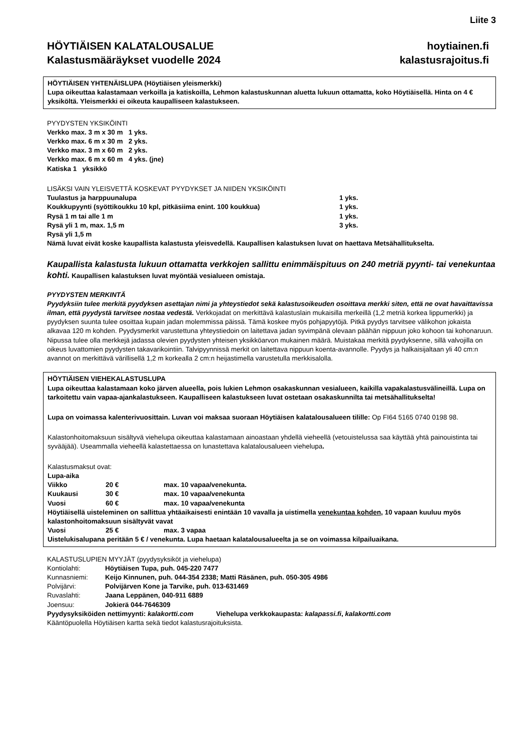Liite 3
HÖYTIÄISEN KALATALOUSALUE
Kalastusmääräykset vuodelle 2024
hoytiainen.fi
kalastusrajoitus.fi
HÖYTIÄISEN YHTENÄISLUPA (Höytiäisen yleismerkki)
Lupa oikeuttaa kalastamaan verkoilla ja katiskoilla, Lehmon kalastuskunnan aluetta lukuun ottamatta, koko Höytiäisellä. Hinta on 4 € yksiköltä. Yleismerkki ei oikeuta kaupalliseen kalastukseen.
PYYDYSTEN YKSIKÖINTI
Verkko max. 3 m x 30 m 1 yks.
Verkko max. 6 m x 30 m 2 yks.
Verkko max. 3 m x 60 m 2 yks.
Verkko max. 6 m x 60 m 4 yks. (jne)
Katiska 1 yksikkö
LISÄKSI VAIN YLEISVETTÄ KOSKEVAT PYYDYKSET JA NIIDEN YKSIKÖINTI
| Tuulastus ja harppuunalupa | 1 yks. |
| Koukkupyynti (syöttikoukku 10 kpl, pitkäsiima enint. 100 koukkua) | 1 yks. |
| Rysä 1 m tai alle 1 m | 1 yks. |
| Rysä yli 1 m, max. 1,5 m | 3 yks. |
| Rysä yli 1,5 m | |
Nämä luvat eivät koske kaupallista kalastusta yleisvedellä. Kaupallisen kalastuksen luvat on haettava Metsähallitukselta.
Kaupallista kalastusta lukuun ottamatta verkkojen sallittu enimmäispituus on 240 metriä pyynti- tai venekuntaa kohti. Kaupallisen kalastuksen luvat myöntää vesialueen omistaja.
PYYDYSTEN MERKINTÄ
Pyydyksiin tulee merkitä pyydyksen asettajan nimi ja yhteystiedot sekä kalastusoikeuden osoittava merkki siten, että ne ovat havaittavissa ilman, että pyydystä tarvitsee nostaa vedestä. Verkkojadat on merkittävä kalastuslain mukaisilla merkeillä (1,2 metriä korkea lippumerkki) ja pyydyksen suunta tulee osoittaa kupain jadan molemmissa päissä. Tämä koskee myös pohjapyytöjä. Pitkä pyydys tarvitsee välikohon jokaista alkavaa 120 m kohden. Pyydysmerkit varustettuna yhteystiedoin on laitettava jadan syvimpänä olevaan päähän nippuun joko kohoon tai kohonaruun. Nipussa tulee olla merkkejä jadassa olevien pyydysten yhteisen yksikköarvon mukainen määrä. Muistakaa merkitä pyydyksenne, sillä valvojilla on oikeus luvattomien pyydysten takavarikointiin. Talvipyynnissä merkit on laitettava nippuun koenta-avannolle. Pyydys ja halkaisijaltaan yli 40 cm:n avannot on merkittävä värillisellä 1,2 m korkealla 2 cm:n heijastimella varustetulla merkkisalolla.
HÖYTIÄISEN VIEHEKALASTUSLUPA
Lupa oikeuttaa kalastamaan koko järven alueella, pois lukien Lehmon osakaskunnan vesialueen, kaikilla vapakalastusvälineillä. Lupa on tarkoitettu vain vapaa-ajankalastukseen. Kaupalliseen kalastukseen luvat ostetaan osakaskunnilta tai metsähallitukselta!
Lupa on voimassa kalenterivuosittain. Luvan voi maksaa suoraan Höytiäisen kalatalousalueen tilille: Op FI64 5165 0740 0198 98.
Kalastonhoitomaksuun sisältyvä viehelupa oikeuttaa kalastamaan ainoastaan yhdellä vieheellä (vetouistelussa saa käyttää yhtä painouistinta tai syvääjää). Useammalla vieheellä kalastettaessa on lunastettava kalatalousalueen viehelupa.
Kalastusmaksut ovat:
| Lupa-aika | | |
| Viikko | 20 € | max. 10 vapaa/venekunta. |
| Kuukausi | 30 € | max. 10 vapaa/venekunta |
| Vuosi | 60 € | max. 10 vapaa/venekunta |
Höytiäisellä uisteleminen on sallittua yhtäaikaisesti enintään 10 vavalla ja uistimella venekuntaa kohden, 10 vapaan kuuluu myös kalastonhoitomaksuun sisältyvät vavat
| Vuosi | 25 € | max. 3 vapaa |
Uistelukisalupana peritään 5 € / venekunta. Lupa haetaan kalatalousalueelta ja se on voimassa kilpailuaikana.
KALASTUSLUPIEN MYYJÄT (pyydysyksiköt ja viehelupa)
| Kontiolahti: | Höytiäisen Tupa, puh. 045-220 7477 |
| Kunnasniemi: | Keijo Kinnunen, puh. 044-354 2338; Matti Räsänen, puh. 050-305 4986 |
| Polvijärvi: | Polvijärven Kone ja Tarvike, puh. 013-631469 |
| Ruvaslahti: | Jaana Leppänen, 040-911 6889 |
| Joensuu: | Jokierä 044-7646309 |
Pyydysyksiköiden nettimyynti: kalakortti.com Viehelupa verkkokaupasta: kalapassi.fi, kalakortti.com
Kääntöpuolella Höytiäisen kartta sekä tiedot kalastusrajoituksista.